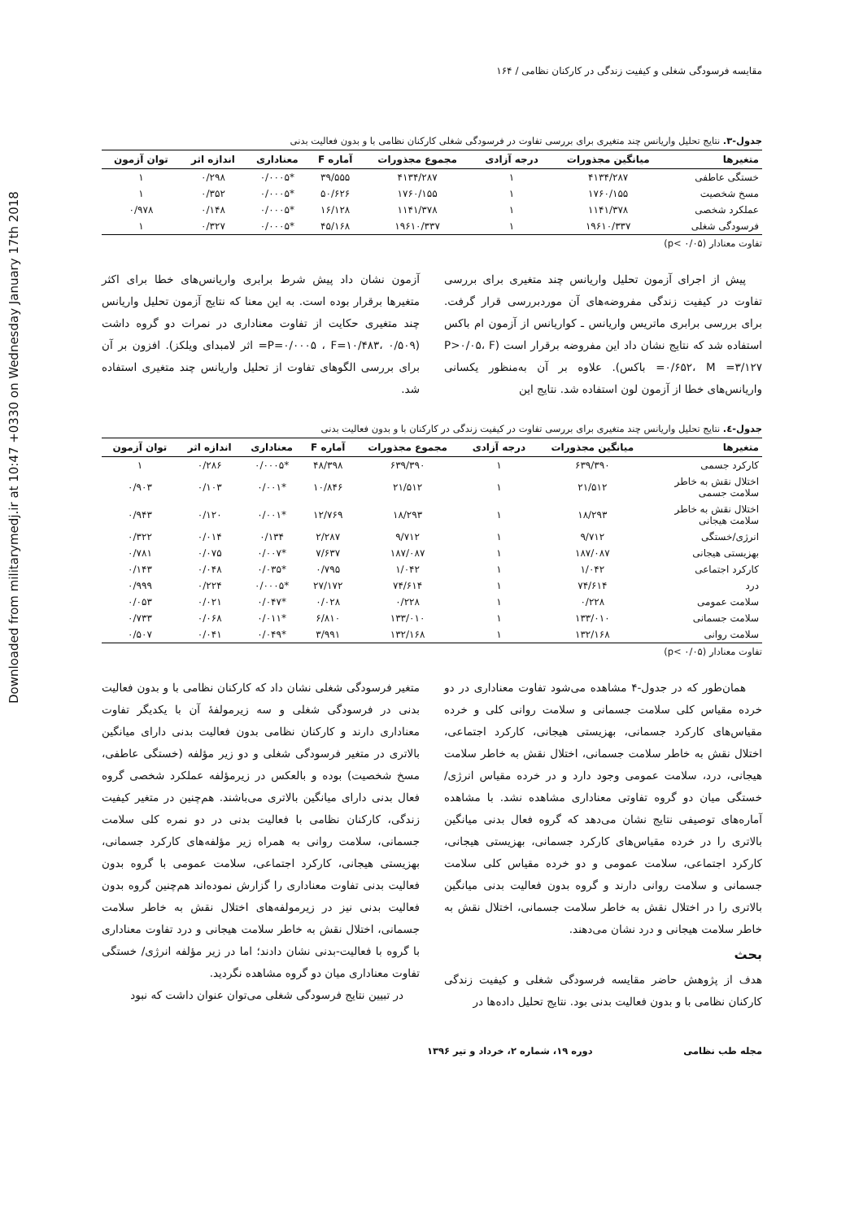Downloaded from militarymedj.ir at 10:47 +0330 on Wednesday January 17th 2018
مقایسه فرسودگی شغلی و کیفیت زندگی در کارکنان نظامی / ۱۶۴
جدول-۳. نتایج تحلیل واریانس چند متغیری برای بررسی تفاوت در فرسودگی شغلی کارکنان نظامی با و بدون فعالیت بدنی
| متغیرها | میانگین مجذورات | درجه آزادی | مجموع مجذورات | آماره F | معناداری | اندازه اثر | توان آزمون |
| --- | --- | --- | --- | --- | --- | --- | --- |
| خستگی عاطفی | ۴۱۳۴/۲۸۷ | ۱ | ۴۱۳۴/۲۸۷ | ۳۹/۵۵۵ | *۰/۰۰۰۵ | ۰/۲۹۸ | ۱ |
| مسخ شخصیت | ۱۷۶۰/۱۵۵ | ۱ | ۱۷۶۰/۱۵۵ | ۵۰/۶۲۶ | *۰/۰۰۰۵ | ۰/۳۵۲ | ۱ |
| عملکرد شخصی | ۱۱۴۱/۳۷۸ | ۱ | ۱۱۴۱/۳۷۸ | ۱۶/۱۲۸ | *۰/۰۰۰۵ | ۰/۱۴۸ | ۰/۹۷۸ |
| فرسودگی شغلی | ۱۹۶۱۰/۳۳۷ | ۱ | ۱۹۶۱۰/۳۳۷ | ۴۵/۱۶۸ | *۰/۰۰۰۵ | ۰/۳۲۷ | ۱ |
تفاوت معنادار (p< ۰/۰۵)
پیش از اجرای آزمون تحلیل واریانس چند متغیری برای بررسی تفاوت در کیفیت زندگی مفروضه‌های آن موردبررسی قرار گرفت. برای بررسی برابری ماتریس واریانس ـ کواریانس از آزمون ام باکس استفاده شد که نتایج نشان داد این مفروضه برقرار است (P>۰/۰۵، F =۰/۶۵۲، M =۳/۱۲۷ باکس). علاوه بر آن به‌منظور یکسانی واریانس‌های خطا از آزمون لون استفاده شد. نتایج این
آزمون نشان داد پیش شرط برابری واریانس‌های خطا برای اکثر متغیرها برقرار بوده است. به این معنا که نتایج آزمون تحلیل واریانس چند متغیری حکایت از تفاوت معناداری در نمرات دو گروه داشت (P=۰/۰۰۰۵ ، F=۱۰/۴۸۳، ۰/۵۰۹= اثر لامبدای ویلکز). افزون بر آن برای بررسی الگوهای تفاوت از تحلیل واریانس چند متغیری استفاده شد.
جدول-٤. نتایج تحلیل واریانس چند متغیری برای بررسی تفاوت در کیفیت زندگی در کارکنان با و بدون فعالیت بدنی
| متغیرها | میانگین مجذورات | درجه آزادی | مجموع مجذورات | آماره F | معناداری | اندازه اثر | توان آزمون |
| --- | --- | --- | --- | --- | --- | --- | --- |
| کارکرد جسمی | ۶۳۹/۳۹۰ | ۱ | ۶۳۹/۳۹۰ | ۴۸/۳۹۸ | *۰/۰۰۰۵ | ۰/۲۸۶ | ۱ |
| اختلال نقش به خاطر سلامت جسمی | ۲۱/۵۱۲ | ۱ | ۲۱/۵۱۲ | ۱۰/۸۴۶ | *۰/۰۰۱ | ۰/۱۰۳ | ۰/۹۰۳ |
| اختلال نقش به خاطر سلامت هیجانی | ۱۸/۲۹۳ | ۱ | ۱۸/۲۹۳ | ۱۲/۷۶۹ | *۰/۰۰۱ | ۰/۱۲۰ | ۰/۹۴۳ |
| انرژی/خستگی | ۹/۷۱۲ | ۱ | ۹/۷۱۲ | ۲/۲۸۷ | ۰/۱۳۴ | ۰/۰۱۴ | ۰/۳۲۲ |
| بهزیستی هیجانی | ۱۸۷/۰۸۷ | ۱ | ۱۸۷/۰۸۷ | ۷/۶۳۷ | *۰/۰۰۷ | ۰/۰۷۵ | ۰/۷۸۱ |
| کارکرد اجتماعی | ۱/۰۴۲ | ۱ | ۱/۰۴۲ | ۰/۷۹۵ | *۰/۰۳۵ | ۰/۰۴۸ | ۰/۱۴۳ |
| درد | ۷۴/۶۱۴ | ۱ | ۷۴/۶۱۴ | ۲۷/۱۷۲ | *۰/۰۰۰۵ | ۰/۲۲۴ | ۰/۹۹۹ |
| سلامت عمومی | ۰/۲۲۸ | ۱ | ۰/۲۲۸ | ۰/۰۲۸ | *۰/۰۴۷ | ۰/۰۲۱ | ۰/۰۵۳ |
| سلامت جسمانی | ۱۳۳/۰۱۰ | ۱ | ۱۳۳/۰۱۰ | ۶/۸۱۰ | *۰/۰۱۱ | ۰/۰۶۸ | ۰/۷۳۳ |
| سلامت روانی | ۱۳۲/۱۶۸ | ۱ | ۱۳۲/۱۶۸ | ۳/۹۹۱ | *۰/۰۴۹ | ۰/۰۴۱ | ۰/۵۰۷ |
تفاوت معنادار (p< ۰/۰۵)
همان‌طور که در جدول-۴ مشاهده می‌شود تفاوت معناداری در دو خرده مقیاس کلی سلامت جسمانی و سلامت روانی کلی و خرده مقیاس‌های کارکرد جسمانی، بهزیستی هیجانی، کارکرد اجتماعی، اختلال نقش به خاطر سلامت جسمانی، اختلال نقش به خاطر سلامت هیجانی، درد، سلامت عمومی وجود دارد و در خرده مقیاس انرژی/خستگی میان دو گروه تفاوتی معناداری مشاهده نشد. با مشاهده آماره‌های توصیفی نتایج نشان می‌دهد که گروه فعال بدنی میانگین بالاتری را در خرده مقیاس‌های کارکرد جسمانی، بهزیستی هیجانی، کارکرد اجتماعی، سلامت عمومی و دو خرده مقیاس کلی سلامت جسمانی و سلامت روانی دارند و گروه بدون فعالیت بدنی میانگین بالاتری را در اختلال نقش به خاطر سلامت جسمانی، اختلال نقش به خاطر سلامت هیجانی و درد نشان می‌دهند.
بحث
هدف از پژوهش حاضر مقایسه فرسودگی شغلی و کیفیت زندگی کارکنان نظامی با و بدون فعالیت بدنی بود. نتایج تحلیل داده‌ها در
متغیر فرسودگی شغلی نشان داد که کارکنان نظامی با و بدون فعالیت بدنی در فرسودگی شغلی و سه زیرمولفهٔ آن با یکدیگر تفاوت معناداری دارند و کارکنان نظامی بدون فعالیت بدنی دارای میانگین بالاتری در متغیر فرسودگی شغلی و دو زیر مؤلفه (خستگی عاطفی، مسخ شخصیت) بوده و بالعکس در زیرمؤلفه عملکرد شخصی گروه فعال بدنی دارای میانگین بالاتری می‌باشند. هم‌چنین در متغیر کیفیت زندگی، کارکنان نظامی با فعالیت بدنی در دو نمره کلی سلامت جسمانی، سلامت روانی به همراه زیر مؤلفه‌های کارکرد جسمانی، بهزیستی هیجانی، کارکرد اجتماعی، سلامت عمومی با گروه بدون فعالیت بدنی تفاوت معناداری را گزارش نموده‌اند هم‌چنین گروه بدون فعالیت بدنی نیز در زیرمولفه‌های اختلال نقش به خاطر سلامت جسمانی، اختلال نقش به خاطر سلامت هیجانی و درد تفاوت معناداری با گروه با فعالیت-بدنی نشان دادند؛ اما در زیر مؤلفه انرژی/ خستگی تفاوت معناداری میان دو گروه مشاهده نگردید.
در تبیین نتایج فرسودگی شغلی می‌توان عنوان داشت که نبود
مجله طب نظامی دوره ۱۹، شماره ۲، خرداد و تیر ۱۳۹۶